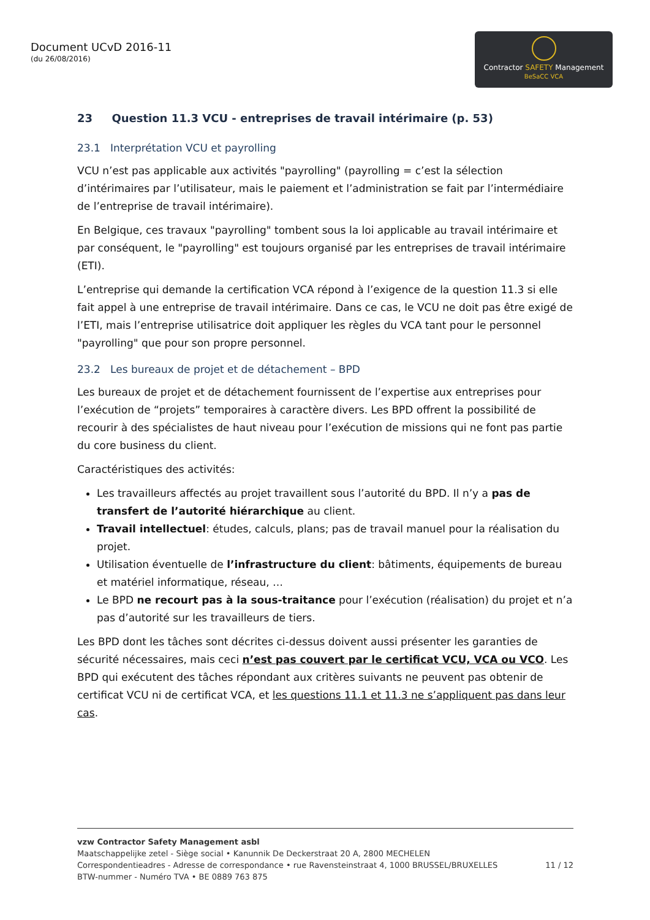Document UCvD 2016-11
(du 26/08/2016)
Contractor SAFETY Management
BeSaCC VCA
23 Question 11.3 VCU - entreprises de travail intérimaire (p. 53)
23.1 Interprétation VCU et payrolling
VCU n’est pas applicable aux activités "payrolling" (payrolling = c’est la sélection d’intérimaires par l’utilisateur, mais le paiement et l’administration se fait par l’intermédiaire de l’entreprise de travail intérimaire).
En Belgique, ces travaux "payrolling" tombent sous la loi applicable au travail intérimaire et par conséquent, le "payrolling" est toujours organisé par les entreprises de travail intérimaire (ETI).
L’entreprise qui demande la certification VCA répond à l’exigence de la question 11.3 si elle fait appel à une entreprise de travail intérimaire. Dans ce cas, le VCU ne doit pas être exigé de l’ETI, mais l’entreprise utilisatrice doit appliquer les règles du VCA tant pour le personnel "payrolling" que pour son propre personnel.
23.2 Les bureaux de projet et de détachement – BPD
Les bureaux de projet et de détachement fournissent de l’expertise aux entreprises pour l’exécution de “projets” temporaires à caractère divers. Les BPD offrent la possibilité de recourir à des spécialistes de haut niveau pour l’exécution de missions qui ne font pas partie du core business du client.
Caractéristiques des activités:
Les travailleurs affectés au projet travaillent sous l’autorité du BPD. Il n’y a pas de transfert de l’autorité hiérarchique au client.
Travail intellectuel: études, calculs, plans; pas de travail manuel pour la réalisation du projet.
Utilisation éventuelle de l’infrastructure du client: bâtiments, équipements de bureau et matériel informatique, réseau, …
Le BPD ne recourt pas à la sous-traitance pour l’exécution (réalisation) du projet et n’a pas d’autorité sur les travailleurs de tiers.
Les BPD dont les tâches sont décrites ci-dessus doivent aussi présenter les garanties de sécurité nécessaires, mais ceci n’est pas couvert par le certificat VCU, VCA ou VCO. Les BPD qui exécutent des tâches répondant aux critères suivants ne peuvent pas obtenir de certificat VCU ni de certificat VCA, et les questions 11.1 et 11.3 ne s’appliquent pas dans leur cas.
vzw Contractor Safety Management asbl
Maatschappelijke zetel - Siège social • Kanunnik De Deckerstraat 20 A, 2800 MECHELEN
Correspondentieadres - Adresse de correspondance • rue Ravensteinstraat 4, 1000 BRUSSEL/BRUXELLES 11 / 12
BTW-nummer - Numéro TVA • BE 0889 763 875